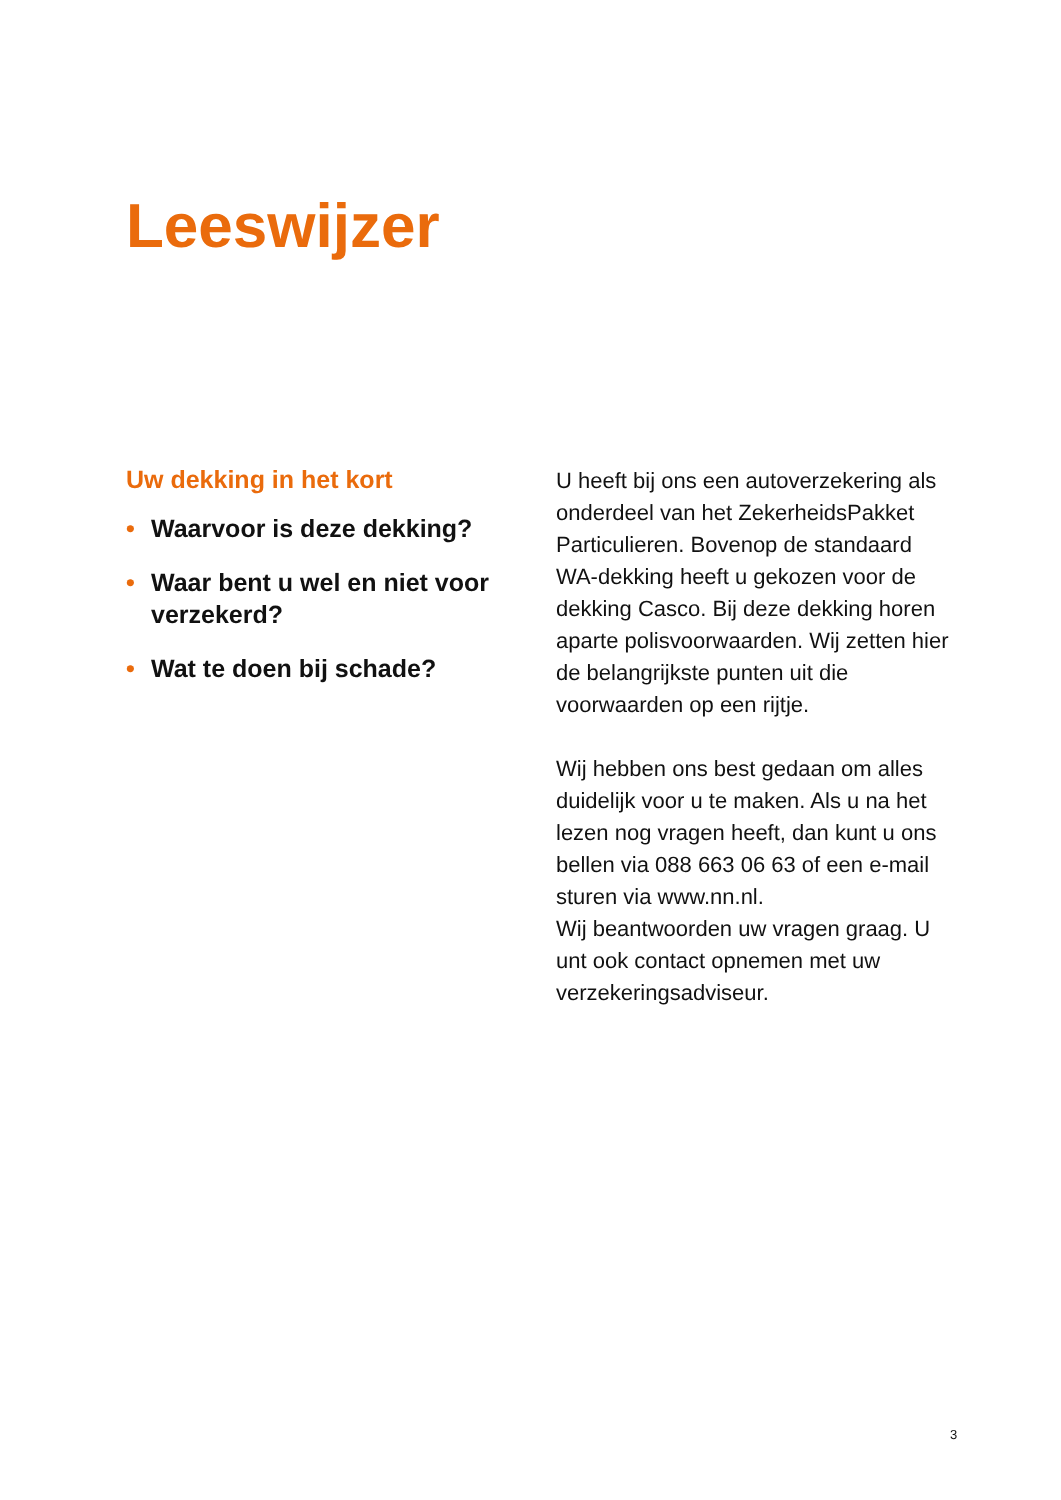Leeswijzer
Uw dekking in het kort
• Waarvoor is deze dekking?
• Waar bent u wel en niet voor verzekerd?
• Wat te doen bij schade?
U heeft bij ons een autoverzekering als onderdeel van het ZekerheidsPakket Particulieren. Bovenop de standaard WA-dekking heeft u gekozen voor de dekking Casco. Bij deze dekking horen aparte polisvoorwaarden. Wij zetten hier de belangrijkste punten uit die voorwaarden op een rijtje.
Wij hebben ons best gedaan om alles duidelijk voor u te maken. Als u na het lezen nog vragen heeft, dan kunt u ons bellen via 088 663 06 63 of een e-mail sturen via www.nn.nl.
Wij beantwoorden uw vragen graag. U unt ook contact opnemen met uw verzekeringsadviseur.
3